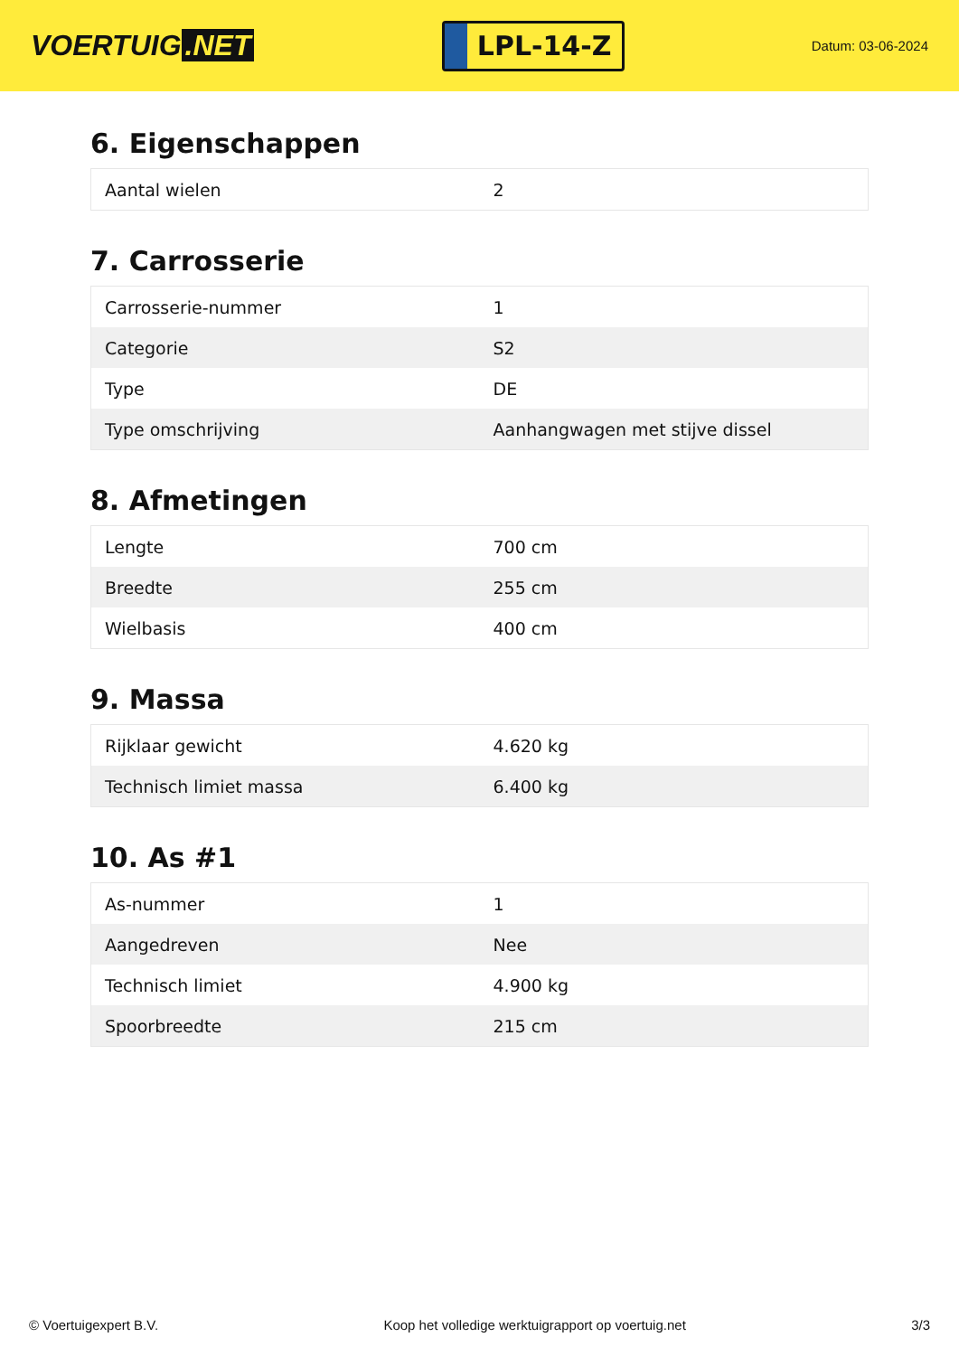VOERTUIG.NET
LPL-14-Z
Datum: 03-06-2024
6. Eigenschappen
| Aantal wielen | 2 |
7. Carrosserie
| Carrosserie-nummer | 1 |
| Categorie | S2 |
| Type | DE |
| Type omschrijving | Aanhangwagen met stijve dissel |
8. Afmetingen
| Lengte | 700 cm |
| Breedte | 255 cm |
| Wielbasis | 400 cm |
9. Massa
| Rijklaar gewicht | 4.620 kg |
| Technisch limiet massa | 6.400 kg |
10. As #1
| As-nummer | 1 |
| Aangedreven | Nee |
| Technisch limiet | 4.900 kg |
| Spoorbreedte | 215 cm |
© Voertuigexpert B.V. Koop het volledige werktuigrapport op voertuig.net 3/3